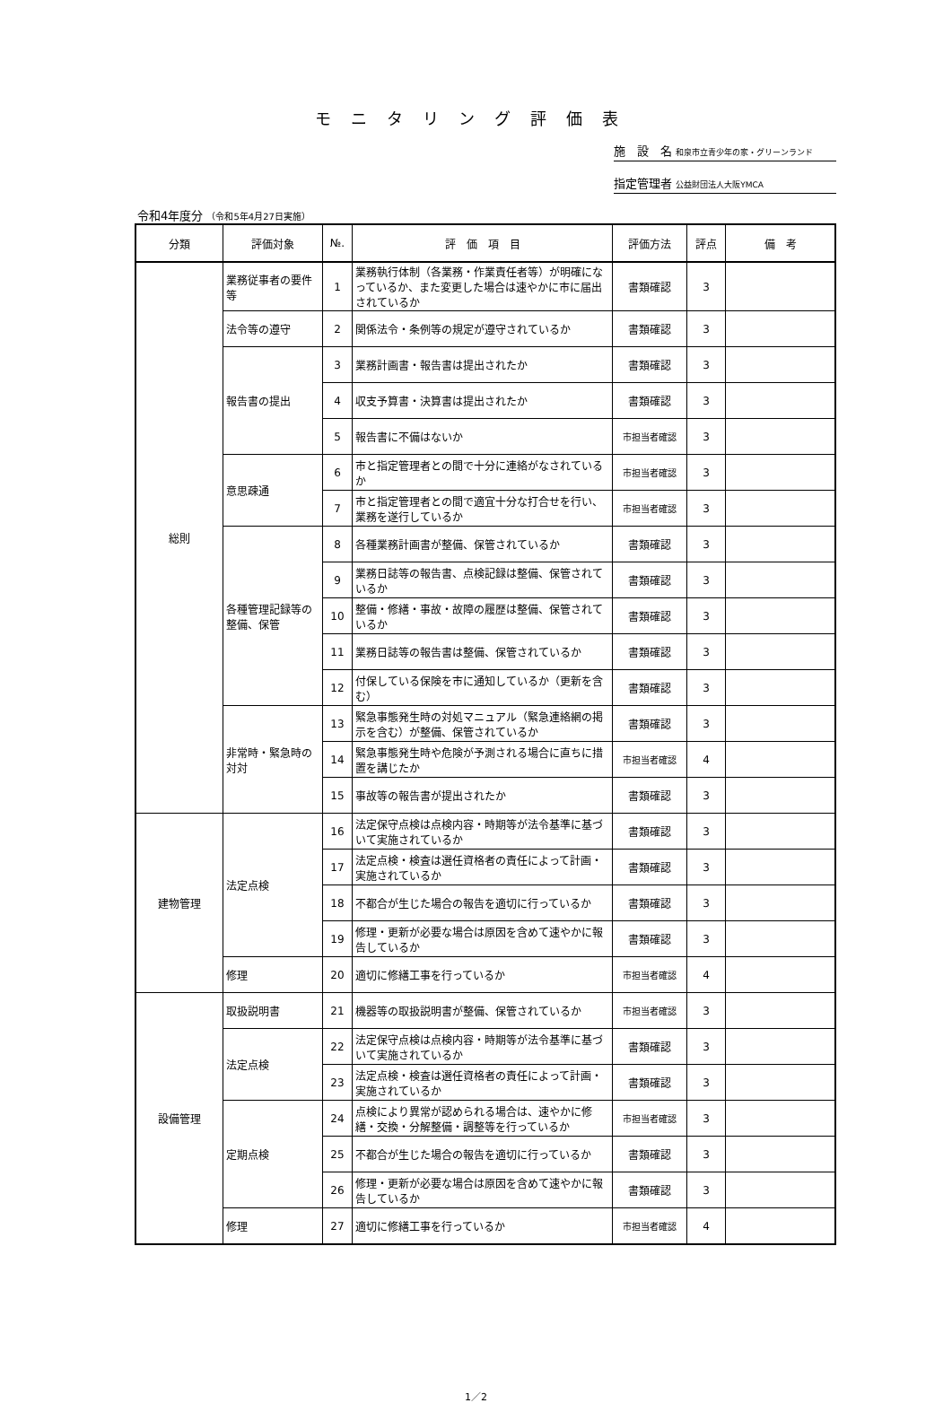モニタリング評価表
施　設　名 和泉市立青少年の家・グリーンランド
指定管理者 公益財団法人大阪YMCA
令和4年度分 （令和5年4月27日実施）
| 分類 | 評価対象 | №. | 評 価 項 目 | 評価方法 | 評点 | 備 考 |
| --- | --- | --- | --- | --- | --- | --- |
| 総則 | 業務従事者の要件等 | 1 | 業務執行体制（各業務・作業責任者等）が明確になっているか、また変更した場合は速やかに市に届出されているか | 書類確認 | 3 | |
| | 法令等の遵守 | 2 | 関係法令・条例等の規定が遵守されているか | 書類確認 | 3 | |
| | 報告書の提出 | 3 | 業務計画書・報告書は提出されたか | 書類確認 | 3 | |
| | | 4 | 収支予算書・決算書は提出されたか | 書類確認 | 3 | |
| | | 5 | 報告書に不備はないか | 市担当者確認 | 3 | |
| | 意思疎通 | 6 | 市と指定管理者との間で十分に連絡がなされているか | 市担当者確認 | 3 | |
| | | 7 | 市と指定管理者との間で適宜十分な打合せを行い、業務を遂行しているか | 市担当者確認 | 3 | |
| | 各種管理記録等の整備、保管 | 8 | 各種業務計画書が整備、保管されているか | 書類確認 | 3 | |
| | | 9 | 業務日誌等の報告書、点検記録は整備、保管されているか | 書類確認 | 3 | |
| | | 10 | 整備・修繕・事故・故障の履歴は整備、保管されているか | 書類確認 | 3 | |
| | | 11 | 業務日誌等の報告書は整備、保管されているか | 書類確認 | 3 | |
| | | 12 | 付保している保険を市に通知しているか（更新を含む） | 書類確認 | 3 | |
| | 非常時・緊急時の対対 | 13 | 緊急事態発生時の対処マニュアル（緊急連絡網の掲示を含む）が整備、保管されているか | 書類確認 | 3 | |
| | | 14 | 緊急事態発生時や危険が予測される場合に直ちに措置を講じたか | 市担当者確認 | 4 | |
| | | 15 | 事故等の報告書が提出されたか | 書類確認 | 3 | |
| 建物管理 | 法定点検 | 16 | 法定保守点検は点検内容・時期等が法令基準に基づいて実施されているか | 書類確認 | 3 | |
| | | 17 | 法定点検・検査は選任資格者の責任によって計画・実施されているか | 書類確認 | 3 | |
| | | 18 | 不都合が生じた場合の報告を適切に行っているか | 書類確認 | 3 | |
| | | 19 | 修理・更新が必要な場合は原因を含めて速やかに報告しているか | 書類確認 | 3 | |
| | 修理 | 20 | 適切に修繕工事を行っているか | 市担当者確認 | 4 | |
| 設備管理 | 取扱説明書 | 21 | 機器等の取扱説明書が整備、保管されているか | 市担当者確認 | 3 | |
| | 法定点検 | 22 | 法定保守点検は点検内容・時期等が法令基準に基づいて実施されているか | 書類確認 | 3 | |
| | | 23 | 法定点検・検査は選任資格者の責任によって計画・実施されているか | 書類確認 | 3 | |
| | 定期点検 | 24 | 点検により異常が認められる場合は、速やかに修繕・交換・分解整備・調整等を行っているか | 市担当者確認 | 3 | |
| | | 25 | 不都合が生じた場合の報告を適切に行っているか | 書類確認 | 3 | |
| | | 26 | 修理・更新が必要な場合は原因を含めて速やかに報告しているか | 書類確認 | 3 | |
| | 修理 | 27 | 適切に修繕工事を行っているか | 市担当者確認 | 4 | |
1／2